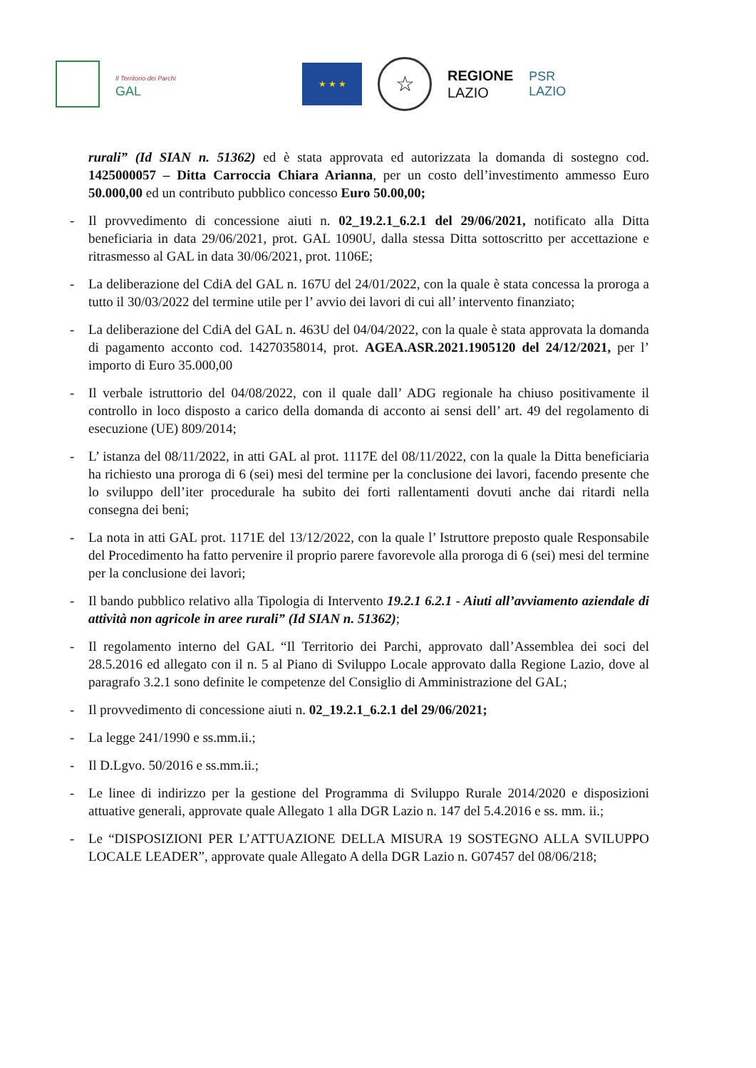Il Territorio dei Parchi
GAL
★ ★ ★
☆
REGIONE
LAZIO
PSR
LAZIO
rurali” (Id SIAN n. 51362) ed è stata approvata ed autorizzata la domanda di sostegno cod. 1425000057 – Ditta Carroccia Chiara Arianna, per un costo dell’investimento ammesso Euro 50.000,00 ed un contributo pubblico concesso Euro 50.00,00;
- Il provvedimento di concessione aiuti n. 02_19.2.1_6.2.1 del 29/06/2021, notificato alla Ditta beneficiaria in data 29/06/2021, prot. GAL 1090U, dalla stessa Ditta sottoscritto per accettazione e ritrasmesso al GAL in data 30/06/2021, prot. 1106E;
- La deliberazione del CdiA del GAL n. 167U del 24/01/2022, con la quale è stata concessa la proroga a tutto il 30/03/2022 del termine utile per l’ avvio dei lavori di cui all’ intervento finanziato;
- La deliberazione del CdiA del GAL n. 463U del 04/04/2022, con la quale è stata approvata la domanda di pagamento acconto cod. 14270358014, prot. AGEA.ASR.2021.1905120 del 24/12/2021, per l’ importo di Euro 35.000,00
- Il verbale istruttorio del 04/08/2022, con il quale dall’ ADG regionale ha chiuso positivamente il controllo in loco disposto a carico della domanda di acconto ai sensi dell’ art. 49 del regolamento di esecuzione (UE) 809/2014;
- L’ istanza del 08/11/2022, in atti GAL al prot. 1117E del 08/11/2022, con la quale la Ditta beneficiaria ha richiesto una proroga di 6 (sei) mesi del termine per la conclusione dei lavori, facendo presente che lo sviluppo dell’iter procedurale ha subito dei forti rallentamenti dovuti anche dai ritardi nella consegna dei beni;
- La nota in atti GAL prot. 1171E del 13/12/2022, con la quale l’ Istruttore preposto quale Responsabile del Procedimento ha fatto pervenire il proprio parere favorevole alla proroga di 6 (sei) mesi del termine per la conclusione dei lavori;
- Il bando pubblico relativo alla Tipologia di Intervento 19.2.1 6.2.1 - Aiuti all’avviamento aziendale di attività non agricole in aree rurali” (Id SIAN n. 51362);
- Il regolamento interno del GAL “Il Territorio dei Parchi, approvato dall’Assemblea dei soci del 28.5.2016 ed allegato con il n. 5 al Piano di Sviluppo Locale approvato dalla Regione Lazio, dove al paragrafo 3.2.1 sono definite le competenze del Consiglio di Amministrazione del GAL;
- Il provvedimento di concessione aiuti n. 02_19.2.1_6.2.1 del 29/06/2021;
- La legge 241/1990 e ss.mm.ii.;
- Il D.Lgvo. 50/2016 e ss.mm.ii.;
- Le linee di indirizzo per la gestione del Programma di Sviluppo Rurale 2014/2020 e disposizioni attuative generali, approvate quale Allegato 1 alla DGR Lazio n. 147 del 5.4.2016 e ss. mm. ii.;
- Le “DISPOSIZIONI PER L’ATTUAZIONE DELLA MISURA 19 SOSTEGNO ALLA SVILUPPO LOCALE LEADER”, approvate quale Allegato A della DGR Lazio n. G07457 del 08/06/218;